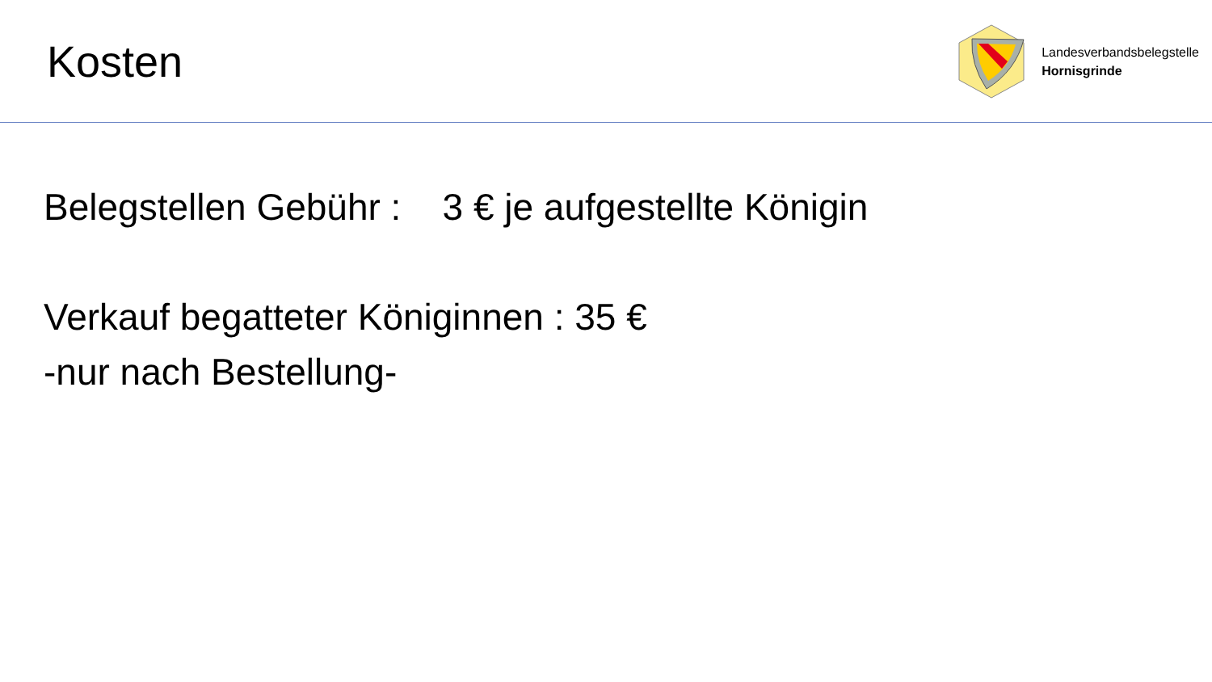Kosten
Landesverbandsbelegstelle
Hornisgrinde
Belegstellen Gebühr : 3 € je aufgestellte Königin
Verkauf begatteter Königinnen : 35 €
-nur nach Bestellung-